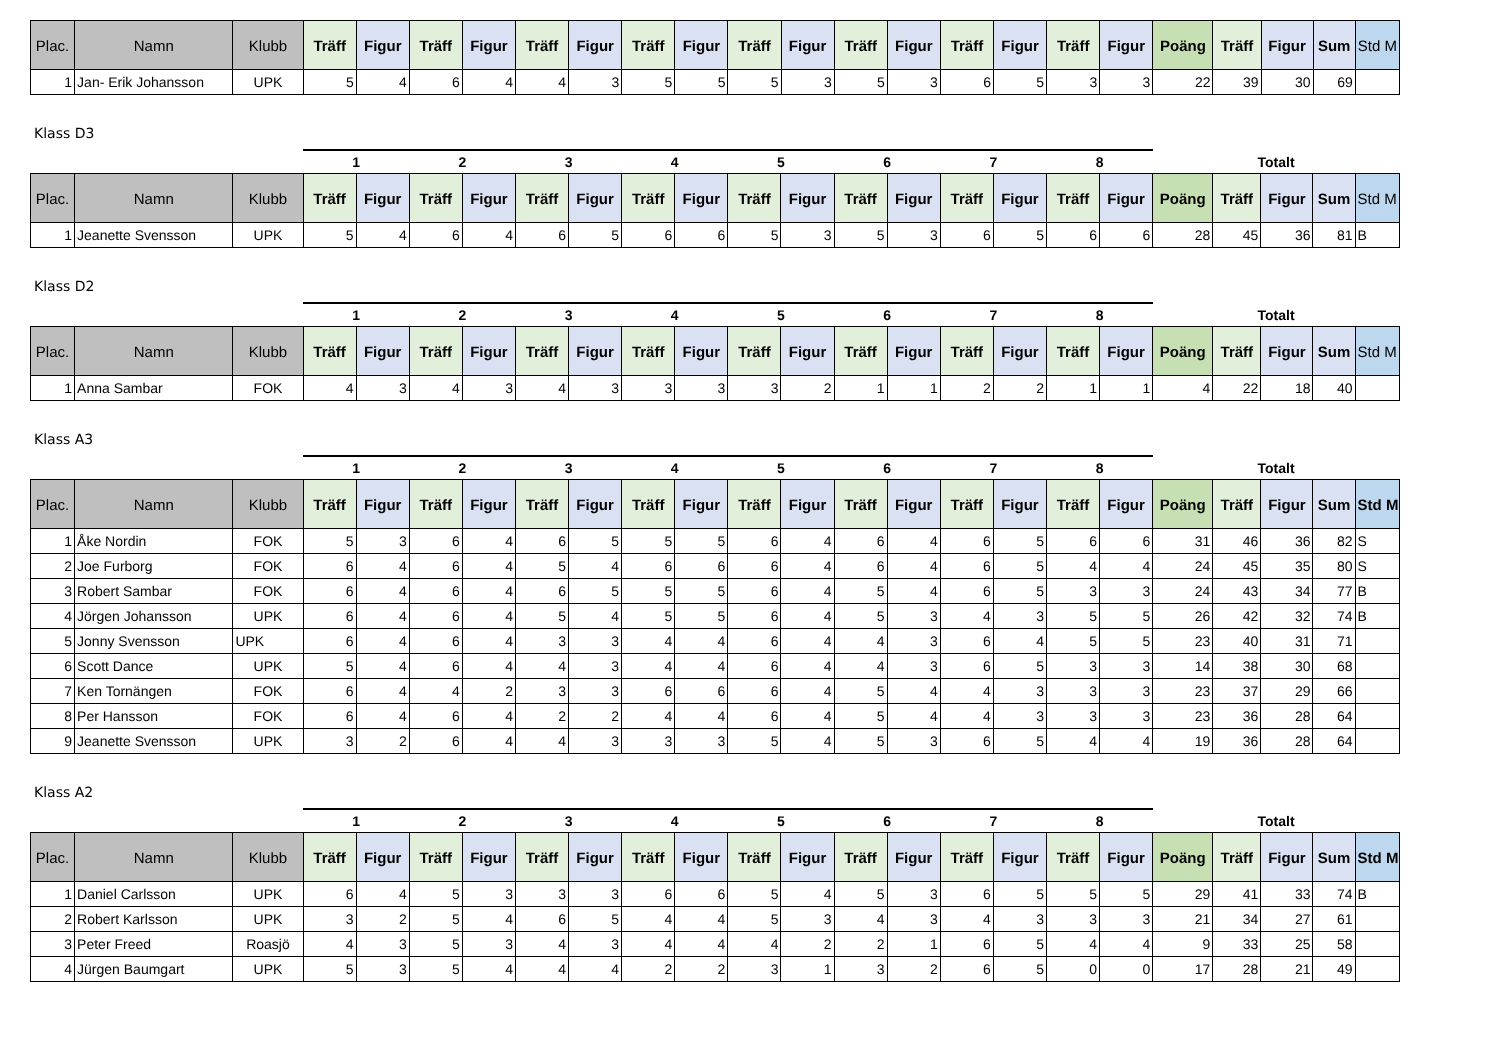| Plac. | Namn | Klubb | Träff | Figur | Träff | Figur | Träff | Figur | Träff | Figur | Träff | Figur | Träff | Figur | Träff | Figur | Träff | Figur | Poäng | Träff | Figur | Sum | Std M |
| --- | --- | --- | --- | --- | --- | --- | --- | --- | --- | --- | --- | --- | --- | --- | --- | --- | --- | --- | --- | --- | --- | --- | --- |
| 1 | Jan- Erik Johansson | UPK | 5 | 4 | 6 | 4 | 4 | 3 | 5 | 5 | 5 | 3 | 5 | 3 | 6 | 5 | 3 | 3 | 22 | 39 | 30 | 69 | |
Klass D3
| | | | 1 | | 2 | | 3 | | 4 | | 5 | | 6 | | 7 | | 8 | | Totalt | | | | |
| Plac. | Namn | Klubb | Träff | Figur | Träff | Figur | Träff | Figur | Träff | Figur | Träff | Figur | Träff | Figur | Träff | Figur | Träff | Figur | Poäng | Träff | Figur | Sum | Std M |
| 1 | Jeanette Svensson | UPK | 5 | 4 | 6 | 4 | 6 | 5 | 6 | 6 | 5 | 3 | 5 | 3 | 6 | 5 | 6 | 6 | 28 | 45 | 36 | 81 | B |
Klass D2
| | | | 1 | | 2 | | 3 | | 4 | | 5 | | 6 | | 7 | | 8 | | Totalt | | | | |
| Plac. | Namn | Klubb | Träff | Figur | Träff | Figur | Träff | Figur | Träff | Figur | Träff | Figur | Träff | Figur | Träff | Figur | Träff | Figur | Poäng | Träff | Figur | Sum | Std M |
| 1 | Anna Sambar | FOK | 4 | 3 | 4 | 3 | 4 | 3 | 3 | 3 | 3 | 2 | 1 | 1 | 2 | 2 | 1 | 1 | 4 | 22 | 18 | 40 | |
Klass A3
| | | | 1 | | 2 | | 3 | | 4 | | 5 | | 6 | | 7 | | 8 | | Totalt | | | | |
| Plac. | Namn | Klubb | Träff | Figur | Träff | Figur | Träff | Figur | Träff | Figur | Träff | Figur | Träff | Figur | Träff | Figur | Träff | Figur | Poäng | Träff | Figur | Sum | Std M |
| 1 | Åke Nordin | FOK | 5 | 3 | 6 | 4 | 6 | 5 | 5 | 5 | 6 | 4 | 6 | 4 | 6 | 5 | 6 | 6 | 31 | 46 | 36 | 82 | S |
| 2 | Joe Furborg | FOK | 6 | 4 | 6 | 4 | 5 | 4 | 6 | 6 | 6 | 4 | 6 | 4 | 6 | 5 | 4 | 4 | 24 | 45 | 35 | 80 | S |
| 3 | Robert Sambar | FOK | 6 | 4 | 6 | 4 | 6 | 5 | 5 | 5 | 6 | 4 | 5 | 4 | 6 | 5 | 3 | 3 | 24 | 43 | 34 | 77 | B |
| 4 | Jörgen Johansson | UPK | 6 | 4 | 6 | 4 | 5 | 4 | 5 | 5 | 6 | 4 | 5 | 3 | 4 | 3 | 5 | 5 | 26 | 42 | 32 | 74 | B |
| 5 | Jonny Svensson | UPK | 6 | 4 | 6 | 4 | 3 | 3 | 4 | 4 | 6 | 4 | 4 | 3 | 6 | 4 | 5 | 5 | 23 | 40 | 31 | 71 | |
| 6 | Scott Dance | UPK | 5 | 4 | 6 | 4 | 4 | 3 | 4 | 4 | 6 | 4 | 4 | 3 | 6 | 5 | 3 | 3 | 14 | 38 | 30 | 68 | |
| 7 | Ken Tornängen | FOK | 6 | 4 | 4 | 2 | 3 | 3 | 6 | 6 | 6 | 4 | 5 | 4 | 4 | 3 | 3 | 3 | 23 | 37 | 29 | 66 | |
| 8 | Per Hansson | FOK | 6 | 4 | 6 | 4 | 2 | 2 | 4 | 4 | 6 | 4 | 5 | 4 | 4 | 3 | 3 | 3 | 23 | 36 | 28 | 64 | |
| 9 | Jeanette Svensson | UPK | 3 | 2 | 6 | 4 | 4 | 3 | 3 | 3 | 5 | 4 | 5 | 3 | 6 | 5 | 4 | 4 | 19 | 36 | 28 | 64 | |
Klass A2
| | | | 1 | | 2 | | 3 | | 4 | | 5 | | 6 | | 7 | | 8 | | Totalt | | | | |
| Plac. | Namn | Klubb | Träff | Figur | Träff | Figur | Träff | Figur | Träff | Figur | Träff | Figur | Träff | Figur | Träff | Figur | Träff | Figur | Poäng | Träff | Figur | Sum | Std M |
| 1 | Daniel Carlsson | UPK | 6 | 4 | 5 | 3 | 3 | 3 | 6 | 6 | 5 | 4 | 5 | 3 | 6 | 5 | 5 | 5 | 29 | 41 | 33 | 74 | B |
| 2 | Robert Karlsson | UPK | 3 | 2 | 5 | 4 | 6 | 5 | 4 | 4 | 5 | 3 | 4 | 3 | 4 | 3 | 3 | 3 | 21 | 34 | 27 | 61 | |
| 3 | Peter Freed | Roasjö | 4 | 3 | 5 | 3 | 4 | 3 | 4 | 4 | 4 | 2 | 2 | 1 | 6 | 5 | 4 | 4 | 9 | 33 | 25 | 58 | |
| 4 | Jürgen Baumgart | UPK | 5 | 3 | 5 | 4 | 4 | 4 | 2 | 2 | 3 | 1 | 3 | 2 | 6 | 5 | 0 | 0 | 17 | 28 | 21 | 49 | |